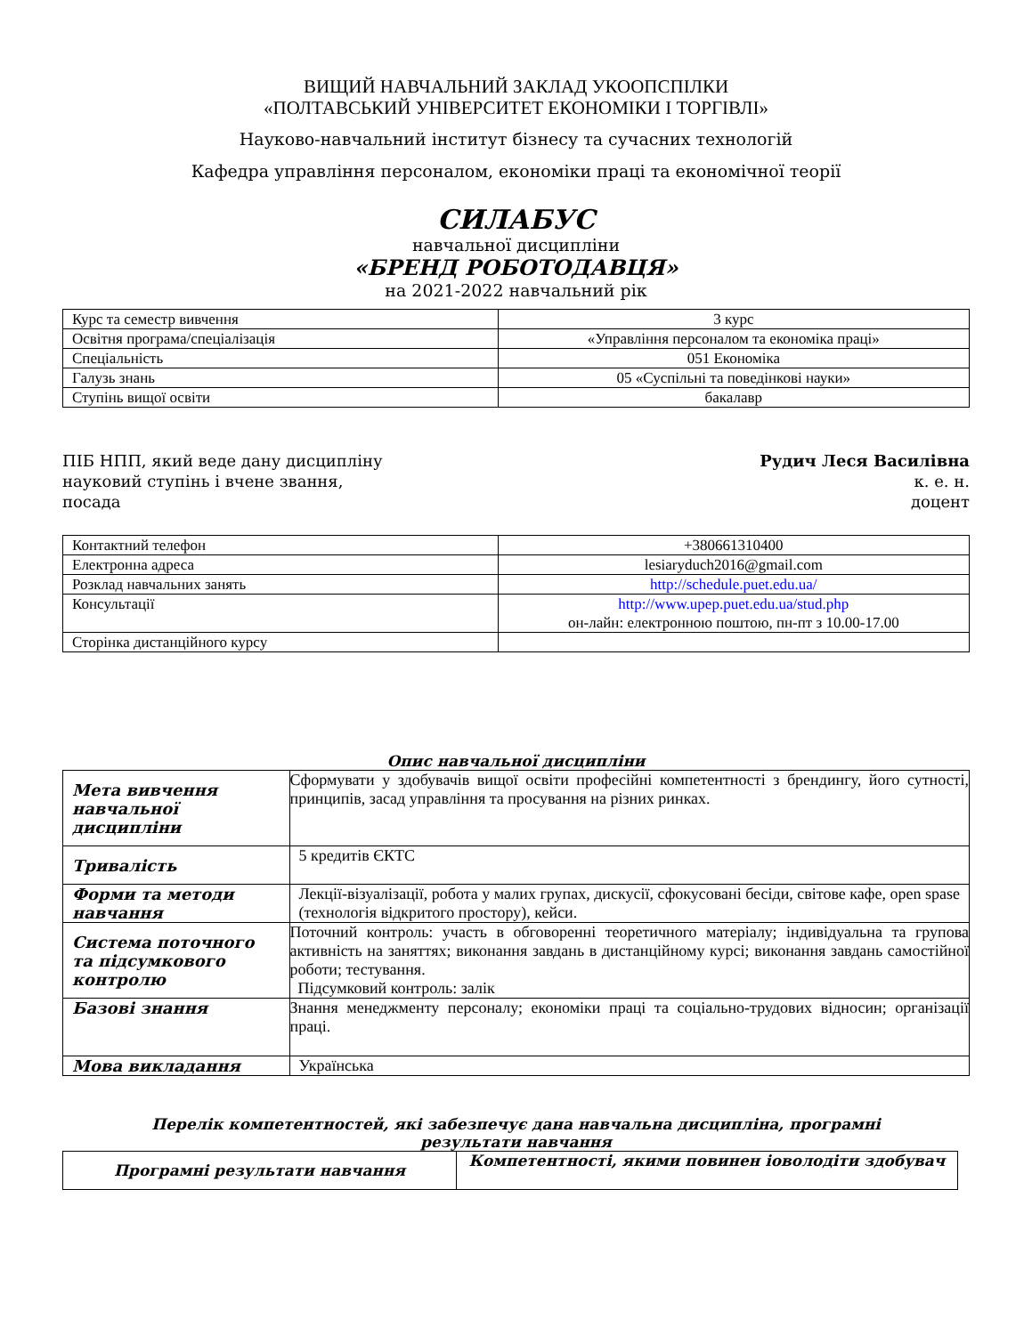ВИЩИЙ НАВЧАЛЬНИЙ ЗАКЛАД УКООПСПІЛКИ
«ПОЛТАВСЬКИЙ УНІВЕРСИТЕТ ЕКОНОМІКИ І ТОРГІВЛІ»
Науково-навчальний інститут бізнесу та сучасних технологій
Кафедра управління персоналом, економіки праці та економічної теорії
СИЛАБУС
навчальної дисципліни
«БРЕНД РОБОТОДАВЦЯ»
на 2021-2022 навчальний рік
| Курс та семестр вивчення | 3 курс |
| Освітня програма/спеціалізація | «Управління персоналом та економіка праці» |
| Спеціальність | 051 Економіка |
| Галузь знань | 05 «Суспільні та поведінкові науки» |
| Ступінь вищої освіти | бакалавр |
ПІБ НПП, який веде дану дисципліну Рудич Леся Василівна
науковий ступінь і вчене звання, к. е. н.
посада доцент
| Контактний телефон | +380661310400 |
| Електронна адреса | lesiaryduch2016@gmail.com |
| Розклад навчальних занять | http://schedule.puet.edu.ua/ |
| Консультації | http://www.upep.puet.edu.ua/stud.php он-лайн: електронною поштою, пн-пт з 10.00-17.00 |
| Сторінка дистанційного курсу | |
Опис навчальної дисципліни
| Мета вивчення навчальної дисципліни | Сформувати у здобувачів вищої освіти професійні компетентності з брендингу, його сутності, принципів, засад управління та просування на різних ринках. |
| Тривалість | 5 кредитів ЄКТС |
| Форми та методи навчання | Лекції-візуалізації, робота у малих групах, дискусії, сфокусовані бесіди, світове кафе, open spase (технологія відкритого простору), кейси. |
| Система поточного та підсумкового контролю | Поточний контроль: участь в обговоренні теоретичного матеріалу; індивідуальна та групова активність на заняттях; виконання завдань в дистанційному курсі; виконання завдань самостійної роботи; тестування. Підсумковий контроль: залік |
| Базові знання | Знання менеджменту персоналу; економіки праці та соціально-трудових відносин; організації праці. |
| Мова викладання | Українська |
Перелік компетентностей, які забезпечує дана навчальна дисципліна, програмні
результати навчання
| Програмні результати навчання | Компетентності, якими повинен іоволодіти здобувач |
| --- | --- |